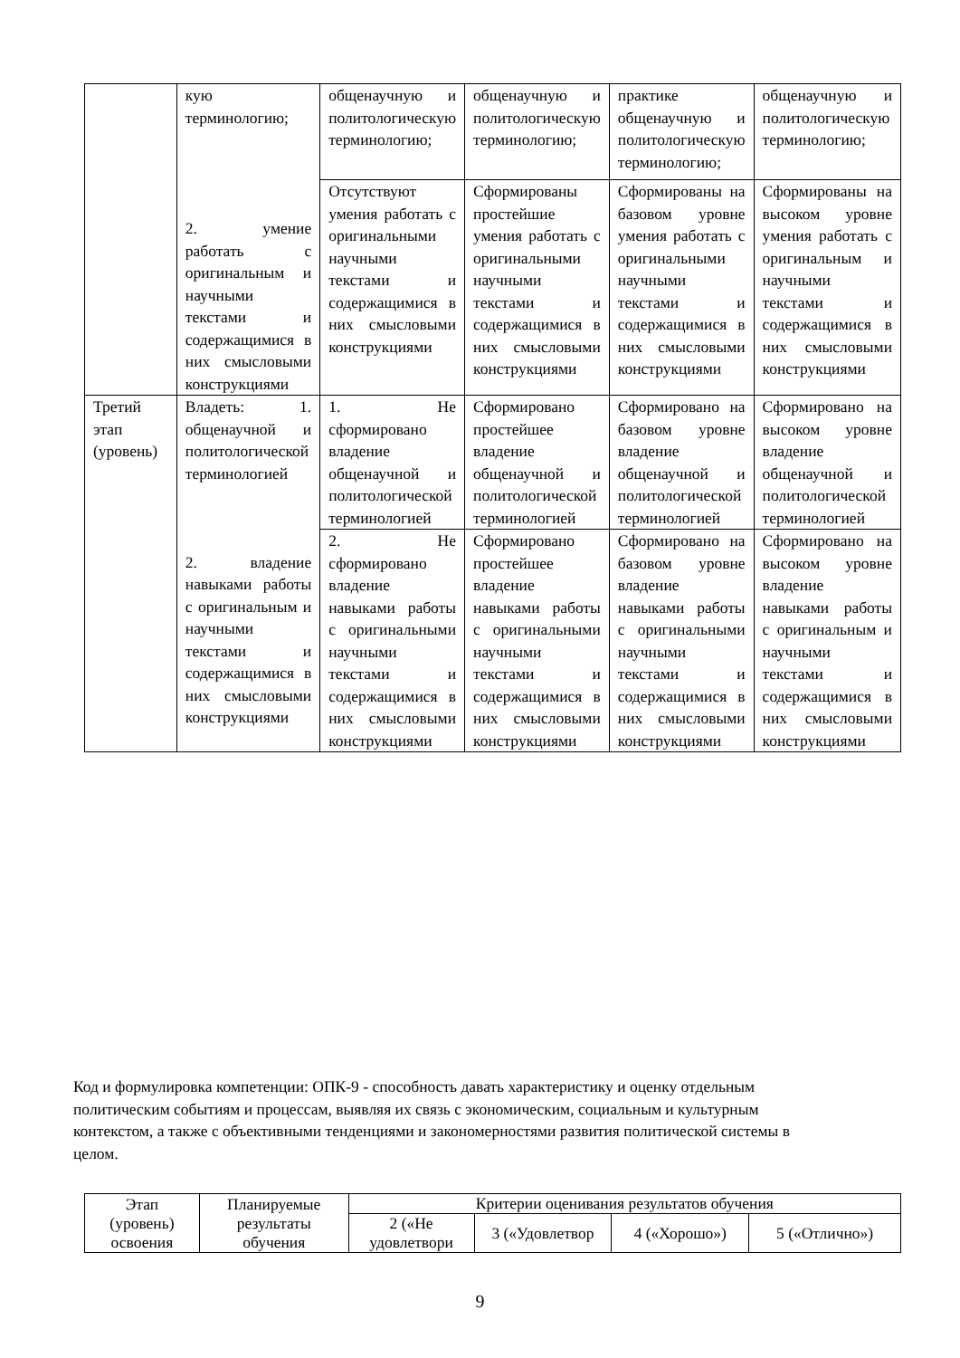| | кую терминологию; 2. умение работать с оригинальным и научными текстами и содержащимися в них смысловыми конструкциями | общенаучную и политологическую терминологию; | общенаучную и политологическую терминологию; | практике общенаучную и политологическую терминологию; | общенаучную и политологическую терминологию; |
| | | Отсутствуют умения работать с оригинальными научными текстами и содержащимися в них смысловыми конструкциями | Сформированы простейшие умения работать с оригинальными научными текстами и содержащимися в них смысловыми конструкциями | Сформированы на базовом уровне умения работать с оригинальными научными текстами и содержащимися в них смысловыми конструкциями | Сформированы на высоком уровне умения работать с оригинальным и научными текстами и содержащимися в них смысловыми конструкциями |
| Третий этап (уровень) | Владеть: 1. общенаучной и политологической терминологией 2. владение навыками работы с оригинальным и научными текстами и содержащимися в них смысловыми конструкциями | 1. Не сформировано владение общенаучной и политологической терминологией | Сформировано простейшее владение общенаучной и политологической терминологией | Сформировано на базовом уровне владение общенаучной и политологической терминологией | Сформировано на высоком уровне владение общенаучной и политологической терминологией |
| | | 2. Не сформировано владение навыками работы с оригинальными научными текстами и содержащимися в них смысловыми конструкциями | Сформировано простейшее владение навыками работы с оригинальными научными текстами и содержащимися в них смысловыми конструкциями | Сформировано на базовом уровне владение навыками работы с оригинальными научными текстами и содержащимися в них смысловыми конструкциями | Сформировано на высоком уровне владение навыками работы с оригинальным и научными текстами и содержащимися в них смысловыми конструкциями |
Код и формулировка компетенции: ОПК-9 - способность давать характеристику и оценку отдельным политическим событиям и процессам, выявляя их связь с экономическим, социальным и культурным контекстом, а также с объективными тенденциями и закономерностями развития политической системы в целом.
| Этап (уровень) освоения | Планируемые результаты обучения | Критерии оценивания результатов обучения | | | |
| | | 2 («Не удовлетвори | 3 («Удовлетвор | 4 («Хорошо») | 5 («Отлично») |
9